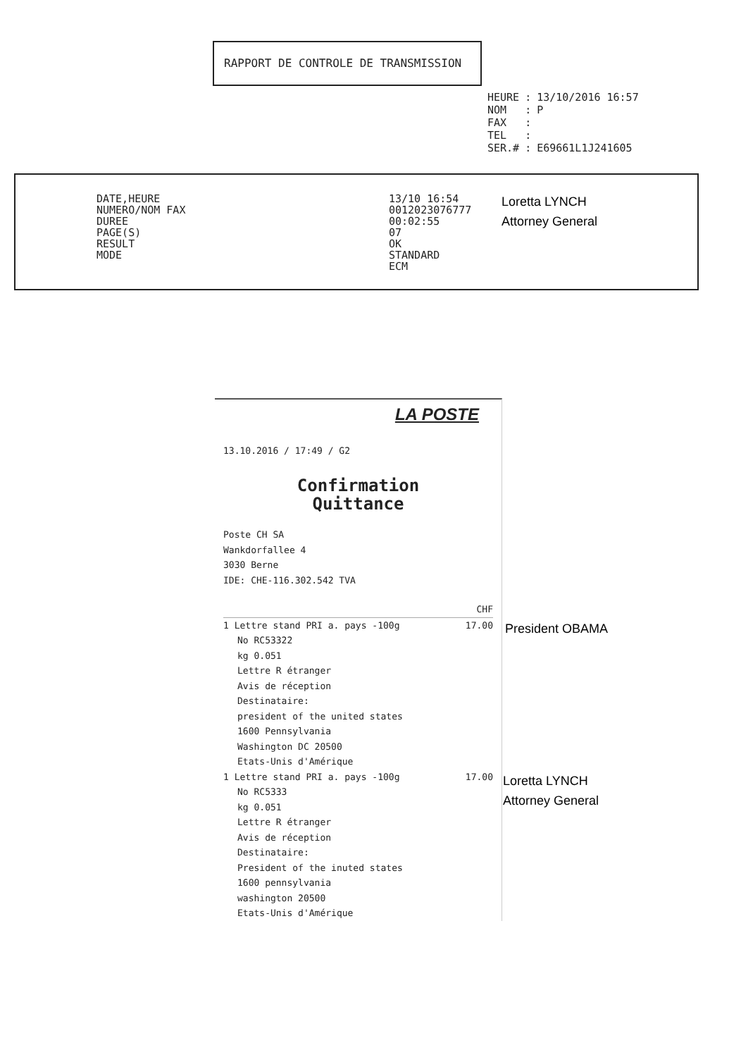RAPPORT DE CONTROLE DE TRANSMISSION
| HEURE | : | 13/10/2016 16:57 |
| NOM | : | P |
| FAX | : | |
| TEL | : | |
| SER.# | : | E69661L1J241605 |
DATE,HEURE
NUMERO/NOM FAX
DUREE
PAGE(S)
RESULT
MODE
13/10 16:54
0012023076777
00:02:55
07
OK
STANDARD
ECM
Loretta LYNCH
Attorney General
LA POSTE
13.10.2016 / 17:49 / G2
Confirmation
Quittance
Poste CH SA
Wankdorfallee 4
3030 Berne
IDE: CHE-116.302.542 TVA
CHF
1 Lettre stand PRI a. pays -100g 17.00
No RC53322
kg 0.051
Lettre R étranger
Avis de réception
Destinataire:
president of the united states
1600 Pennsylvania
Washington DC 20500
Etats-Unis d'Amérique
1 Lettre stand PRI a. pays -100g 17.00
No RC5333
kg 0.051
Lettre R étranger
Avis de réception
Destinataire:
President of the inuted states
1600 pennsylvania
washington 20500
Etats-Unis d'Amérique
President OBAMA
Loretta LYNCH
Attorney General